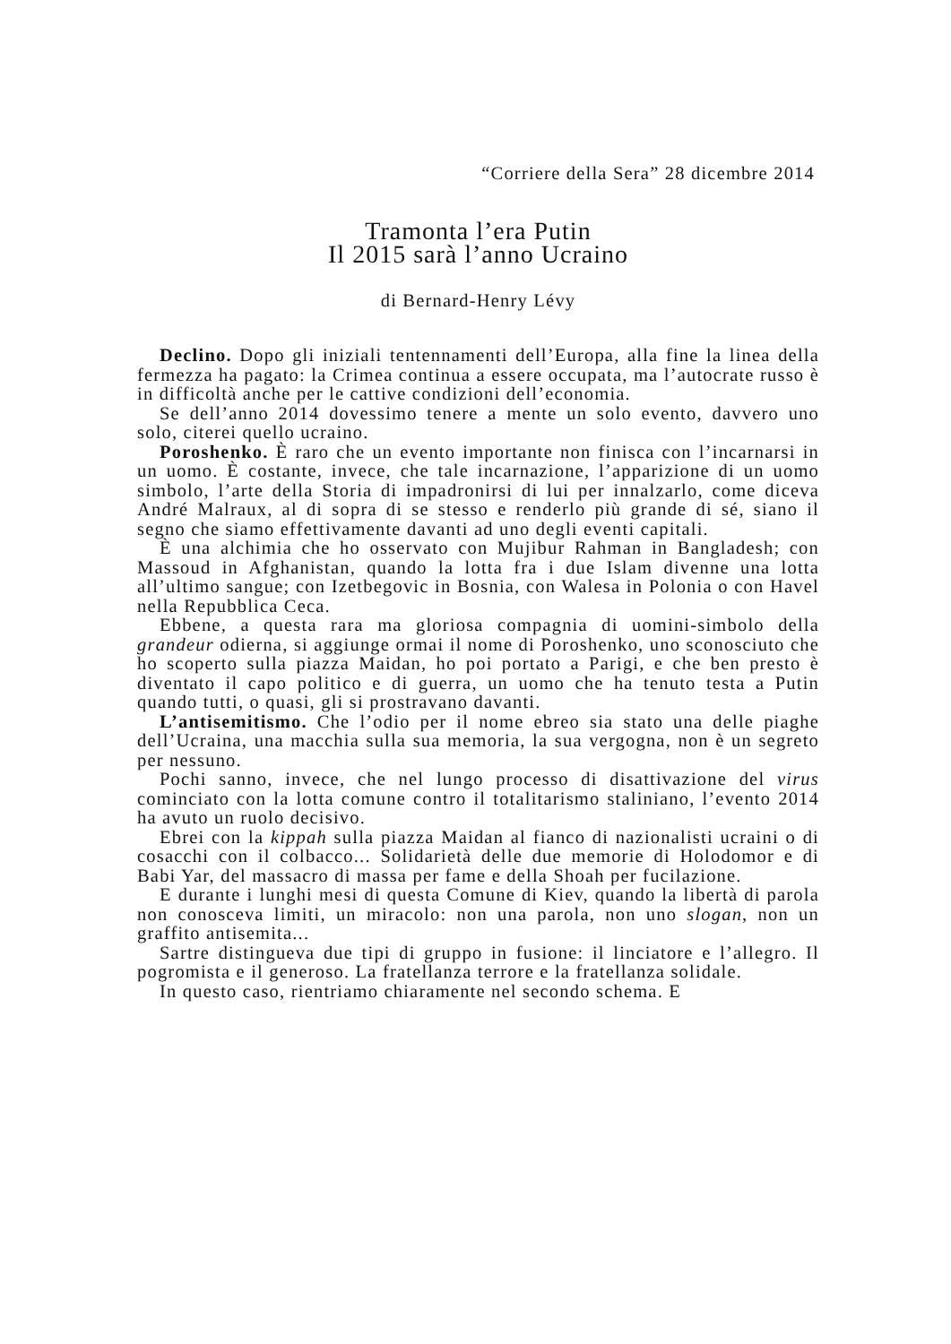“Corriere della Sera” 28 dicembre 2014
Tramonta l’era Putin
Il 2015 sarà l’anno Ucraino
di Bernard-Henry Lévy
Declino. Dopo gli iniziali tentennamenti dell’Europa, alla fine la linea della fermezza ha pagato: la Crimea continua a essere occupata, ma l’autocrate russo è in difficoltà anche per le cattive condizioni dell’economia.
Se dell’anno 2014 dovessimo tenere a mente un solo evento, davvero uno solo, citerei quello ucraino.
Poroshenko. È raro che un evento importante non finisca con l’incarnarsi in un uomo. È costante, invece, che tale incarnazione, l’apparizione di un uomo simbolo, l’arte della Storia di impadronirsi di lui per innalzarlo, come diceva André Malraux, al di sopra di se stesso e renderlo più grande di sé, siano il segno che siamo effettivamente davanti ad uno degli eventi capitali.
È una alchimia che ho osservato con Mujibur Rahman in Bangladesh; con Massoud in Afghanistan, quando la lotta fra i due Islam divenne una lotta all’ultimo sangue; con Izetbegovic in Bosnia, con Walesa in Polonia o con Havel nella Repubblica Ceca.
Ebbene, a questa rara ma gloriosa compagnia di uomini-simbolo della grandeur odierna, si aggiunge ormai il nome di Poroshenko, uno sconosciuto che ho scoperto sulla piazza Maidan, ho poi portato a Parigi, e che ben presto è diventato il capo politico e di guerra, un uomo che ha tenuto testa a Putin quando tutti, o quasi, gli si prostravano davanti.
L’antisemitismo. Che l’odio per il nome ebreo sia stato una delle piaghe dell’Ucraina, una macchia sulla sua memoria, la sua vergogna, non è un segreto per nessuno.
Pochi sanno, invece, che nel lungo processo di disattivazione del virus cominciato con la lotta comune contro il totalitarismo staliniano, l’evento 2014 ha avuto un ruolo decisivo.
Ebrei con la kippah sulla piazza Maidan al fianco di nazionalisti ucraini o di cosacchi con il colbacco... Solidarietà delle due memorie di Holodomor e di Babi Yar, del massacro di massa per fame e della Shoah per fucilazione.
E durante i lunghi mesi di questa Comune di Kiev, quando la libertà di parola non conosceva limiti, un miracolo: non una parola, non uno slogan, non un graffito antisemita...
Sartre distingueva due tipi di gruppo in fusione: il linciatore e l’allegro. Il pogromista e il generoso. La fratellanza terrore e la fratellanza solidale.
In questo caso, rientriamo chiaramente nel secondo schema. E